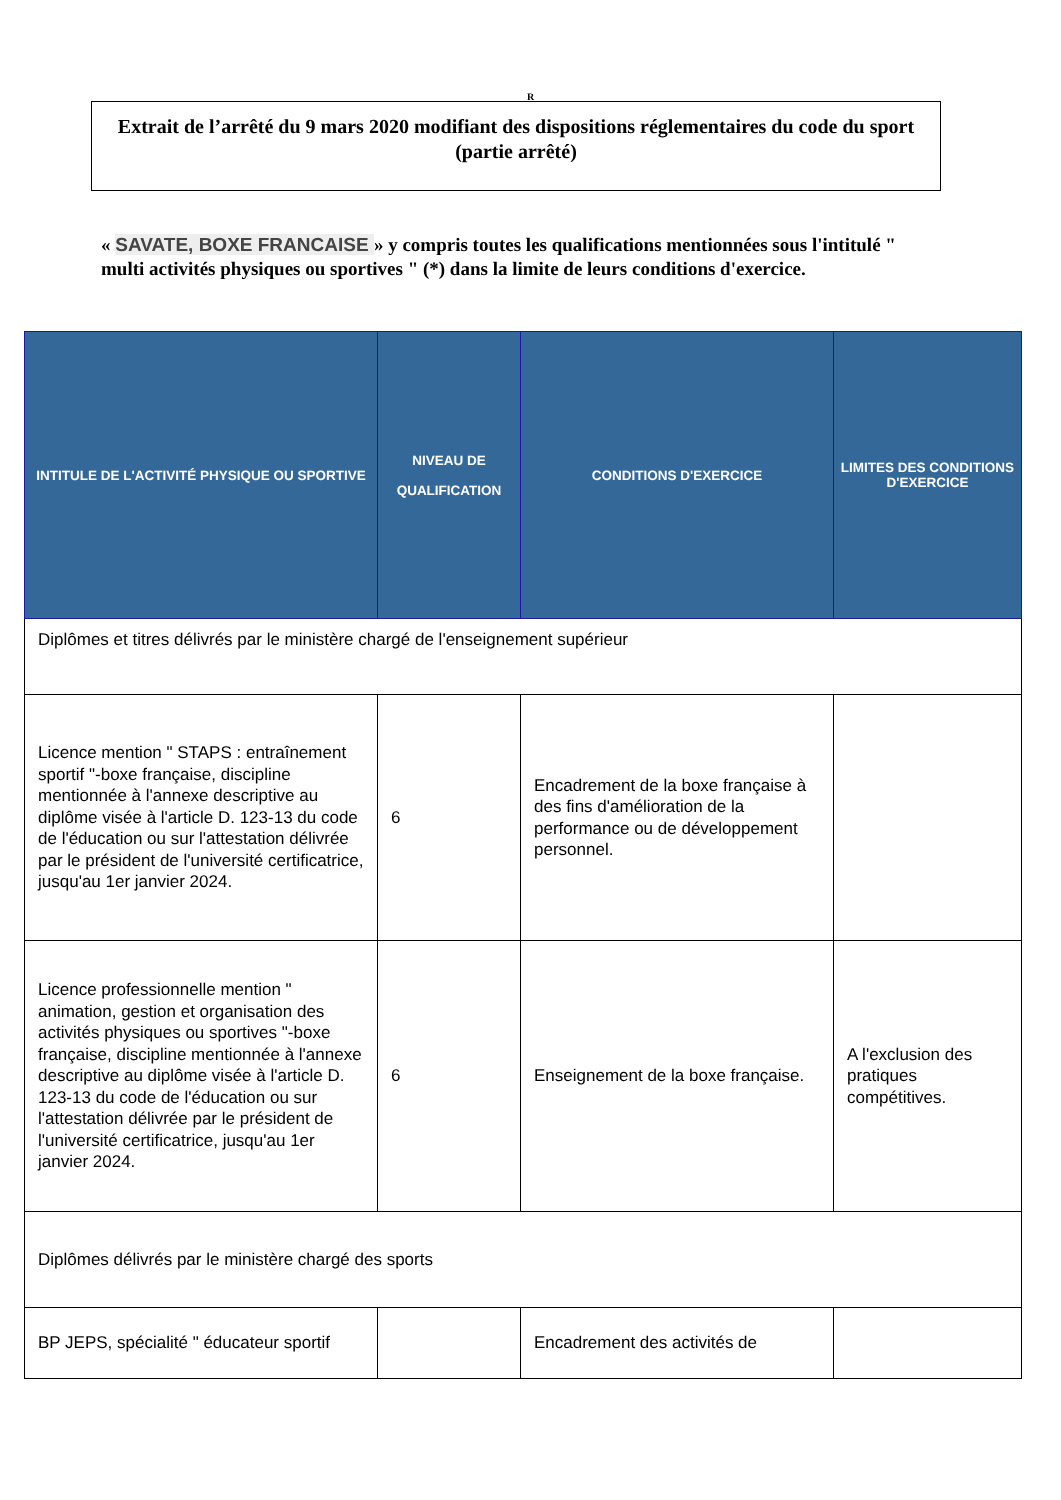R
Extrait de l’arrêté du 9 mars 2020 modifiant des dispositions réglementaires du code du sport (partie arrêté)
« SAVATE, BOXE FRANCAISE » y compris toutes les qualifications mentionnées sous l'intitulé " multi activités physiques ou sportives " (*) dans la limite de leurs conditions d'exercice.
| INTITULE DE L'ACTIVITÉ PHYSIQUE OU SPORTIVE | NIVEAU DE QUALIFICATION | CONDITIONS D'EXERCICE | LIMITES DES CONDITIONS D'EXERCICE |
| --- | --- | --- | --- |
| Diplômes et titres délivrés par le ministère chargé de l'enseignement supérieur | | | |
| Licence mention " STAPS : entraînement sportif "-boxe française, discipline mentionnée à l'annexe descriptive au diplôme visée à l'article D. 123-13 du code de l'éducation ou sur l'attestation délivrée par le président de l'université certificatrice, jusqu'au 1er janvier 2024. | 6 | Encadrement de la boxe française à des fins d'amélioration de la performance ou de développement personnel. | |
| Licence professionnelle mention " animation, gestion et organisation des activités physiques ou sportives "-boxe française, discipline mentionnée à l'annexe descriptive au diplôme visée à l'article D. 123-13 du code de l'éducation ou sur l'attestation délivrée par le président de l'université certificatrice, jusqu'au 1er janvier 2024. | 6 | Enseignement de la boxe française. | A l'exclusion des pratiques compétitives. |
| Diplômes délivrés par le ministère chargé des sports | | | |
| BP JEPS, spécialité " éducateur sportif | | Encadrement des activités de | |